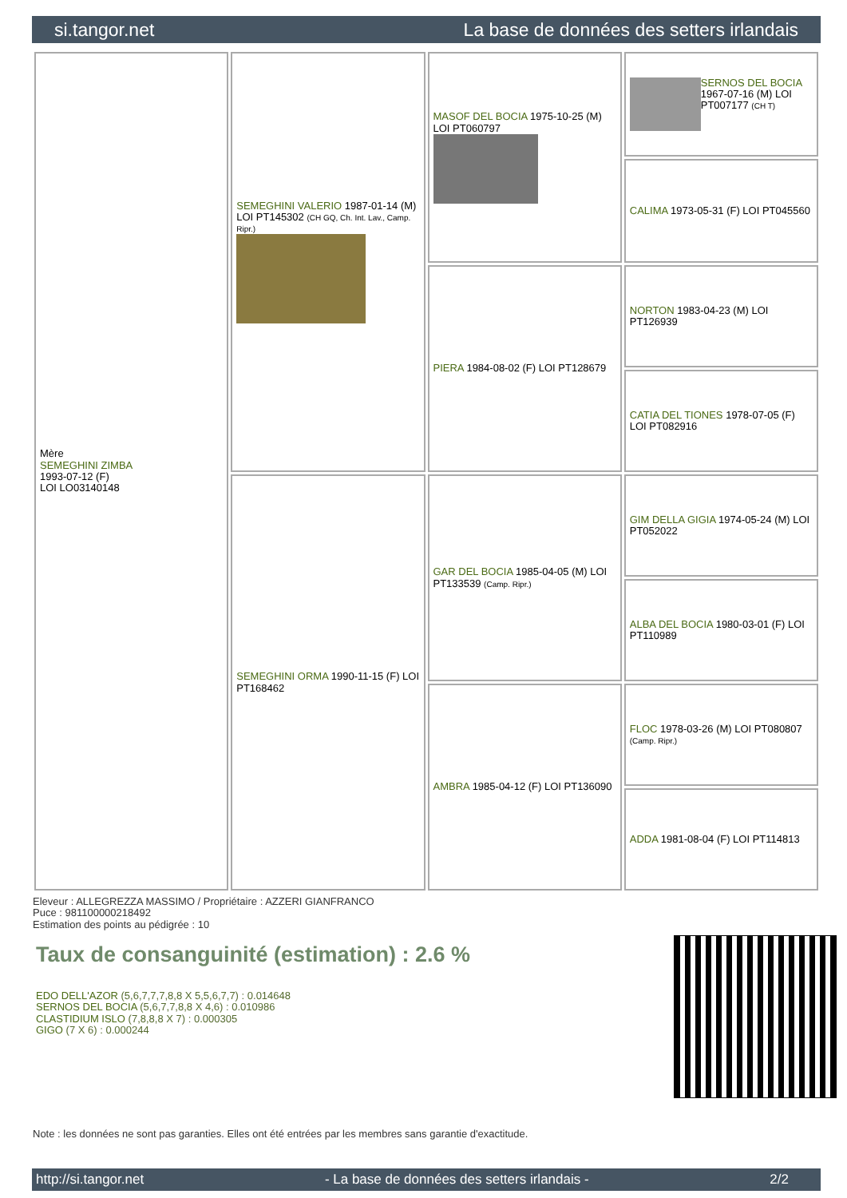si.tangor.net La base de données des setters irlandais
| Mère SEMEGHINI ZIMBA 1993-07-12 (F) LOI LO03140148 | SEMEGHINI VALERIO 1987-01-14 (M) LOI PT145302 (CH GQ, Ch. Int. Lav., Camp. Ripr.) | MASOF DEL BOCIA 1975-10-25 (M) LOI PT060797 | SERNOS DEL BOCIA 1967-07-16 (M) LOI PT007177 (CH T) |
| | | | CALIMA 1973-05-31 (F) LOI PT045560 |
| | | PIERA 1984-08-02 (F) LOI PT128679 | NORTON 1983-04-23 (M) LOI PT126939 |
| | | | CATIA DEL TIONES 1978-07-05 (F) LOI PT082916 |
| | SEMEGHINI ORMA 1990-11-15 (F) LOI PT168462 | GAR DEL BOCIA 1985-04-05 (M) LOI PT133539 (Camp. Ripr.) | GIM DELLA GIGIA 1974-05-24 (M) LOI PT052022 |
| | | | ALBA DEL BOCIA 1980-03-01 (F) LOI PT110989 |
| | | AMBRA 1985-04-12 (F) LOI PT136090 | FLOC 1978-03-26 (M) LOI PT080807 (Camp. Ripr.) |
| | | | ADDA 1981-08-04 (F) LOI PT114813 |
Eleveur : ALLEGREZZA MASSIMO / Propriétaire : AZZERI GIANFRANCO
Puce : 981100000218492
Estimation des points au pédigrée : 10
Taux de consanguinité (estimation) : 2.6 %
EDO DELL'AZOR (5,6,7,7,7,8,8 X 5,5,6,7,7) : 0.014648
SERNOS DEL BOCIA (5,6,7,7,8,8 X 4,6) : 0.010986
CLASTIDIUM ISLO (7,8,8,8 X 7) : 0.000305
GIGO (7 X 6) : 0.000244
Note : les données ne sont pas garanties. Elles ont été entrées par les membres sans garantie d'exactitude.
http://si.tangor.net - La base de données des setters irlandais - 2/2